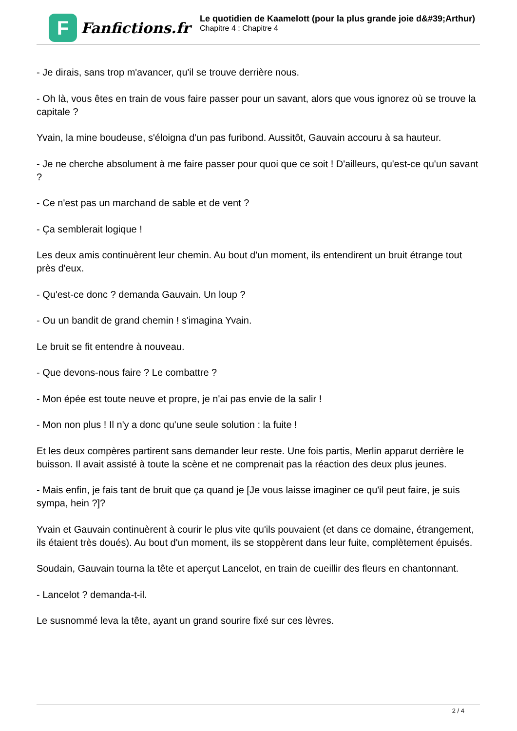F
Fanfictions.fr
Le quotidien de Kaamelott (pour la plus grande joie d&#39;Arthur)
Chapitre 4 : Chapitre 4
- Je dirais, sans trop m'avancer, qu'il se trouve derrière nous.
- Oh là, vous êtes en train de vous faire passer pour un savant, alors que vous ignorez où se trouve la capitale ?
Yvain, la mine boudeuse, s'éloigna d'un pas furibond. Aussitôt, Gauvain accouru à sa hauteur.
- Je ne cherche absolument à me faire passer pour quoi que ce soit ! D'ailleurs, qu'est-ce qu'un savant ?
- Ce n'est pas un marchand de sable et de vent ?
- Ça semblerait logique !
Les deux amis continuèrent leur chemin. Au bout d'un moment, ils entendirent un bruit étrange tout près d'eux.
- Qu'est-ce donc ? demanda Gauvain. Un loup ?
- Ou un bandit de grand chemin ! s'imagina Yvain.
Le bruit se fit entendre à nouveau.
- Que devons-nous faire ? Le combattre ?
- Mon épée est toute neuve et propre, je n'ai pas envie de la salir !
- Mon non plus ! Il n'y a donc qu'une seule solution : la fuite !
Et les deux compères partirent sans demander leur reste. Une fois partis, Merlin apparut derrière le buisson. Il avait assisté à toute la scène et ne comprenait pas la réaction des deux plus jeunes.
- Mais enfin, je fais tant de bruit que ça quand je [Je vous laisse imaginer ce qu'il peut faire, je suis sympa, hein ?]?
Yvain et Gauvain continuèrent à courir le plus vite qu'ils pouvaient (et dans ce domaine, étrangement, ils étaient très doués). Au bout d'un moment, ils se stoppèrent dans leur fuite, complètement épuisés.
Soudain, Gauvain tourna la tête et aperçut Lancelot, en train de cueillir des fleurs en chantonnant.
- Lancelot ? demanda-t-il.
Le susnommé leva la tête, ayant un grand sourire fixé sur ces lèvres.
2 / 4